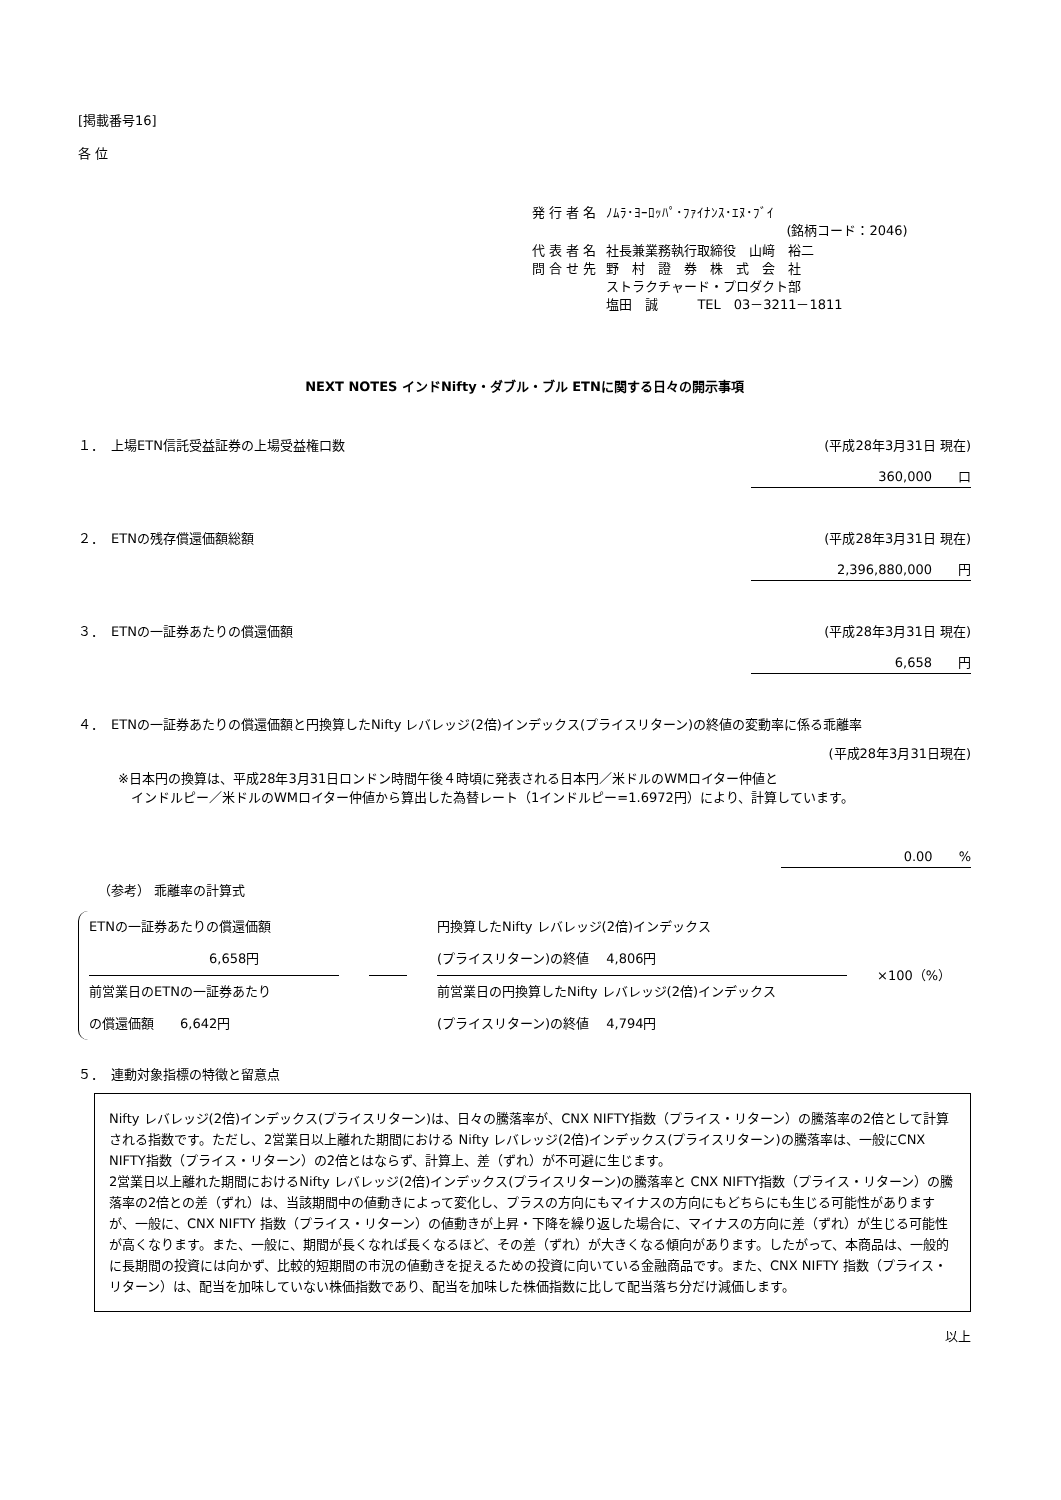[掲載番号16]
各 位
| 発 行 者 名 | ﾉﾑﾗ･ﾖｰﾛｯﾊﾟ･ﾌｧｲﾅﾝｽ･ｴﾇ･ﾌﾞｲ (銘柄コード：2046) |
| 代 表 者 名 問 合 せ 先 | 社長兼業務執行取締役 山﨑 裕二 野 村 證 券 株 式 会 社 ストラクチャード・プロダクト部 塩田 誠 TEL 03－3211－1811 |
NEXT NOTES インドNifty・ダブル・ブル ETNに関する日々の開示事項
１．　上場ETN信託受益証券の上場受益権口数 (平成28年3月31日 現在)
360,000　　口
２．　ETNの残存償還価額総額 (平成28年3月31日 現在)
2,396,880,000　　円
３．　ETNの一証券あたりの償還価額 (平成28年3月31日 現在)
6,658　　円
４．　ETNの一証券あたりの償還価額と円換算したNifty レバレッジ(2倍)インデックス(プライスリターン)の終値の変動率に係る乖離率
(平成28年3月31日現在)
※日本円の換算は、平成28年3月31日ロンドン時間午後４時頃に発表される日本円／米ドルのWMロイター仲値と
　インドルピー／米ドルのWMロイター仲値から算出した為替レート（1インドルピー=1.6972円）により、計算しています。
0.00　　%
（参考） 乖離率の計算式
ETNの一証券あたりの償還価額
6,658円
前営業日のETNの一証券あたり
の償還価額　　6,642円
円換算したNifty レバレッジ(2倍)インデックス
(プライスリターン)の終値　 4,806円
前営業日の円換算したNifty レバレッジ(2倍)インデックス
(プライスリターン)の終値　 4,794円
×100（%）
５．　連動対象指標の特徴と留意点
Nifty レバレッジ(2倍)インデックス(プライスリターン)は、日々の騰落率が、CNX NIFTY指数（プライス・リターン）の騰落率の2倍として計算される指数です。ただし、2営業日以上離れた期間における Nifty レバレッジ(2倍)インデックス(プライスリターン)の騰落率は、一般にCNX NIFTY指数（プライス・リターン）の2倍とはならず、計算上、差（ずれ）が不可避に生じます。
2営業日以上離れた期間におけるNifty レバレッジ(2倍)インデックス(プライスリターン)の騰落率と CNX NIFTY指数（プライス・リターン）の騰落率の2倍との差（ずれ）は、当該期間中の値動きによって変化し、プラスの方向にもマイナスの方向にもどちらにも生じる可能性がありますが、一般に、CNX NIFTY 指数（プライス・リターン）の値動きが上昇・下降を繰り返した場合に、マイナスの方向に差（ずれ）が生じる可能性が高くなります。また、一般に、期間が長くなれば長くなるほど、その差（ずれ）が大きくなる傾向があります。したがって、本商品は、一般的に長期間の投資には向かず、比較的短期間の市況の値動きを捉えるための投資に向いている金融商品です。また、CNX NIFTY 指数（プライス・リターン）は、配当を加味していない株価指数であり、配当を加味した株価指数に比して配当落ち分だけ減価します。
以上